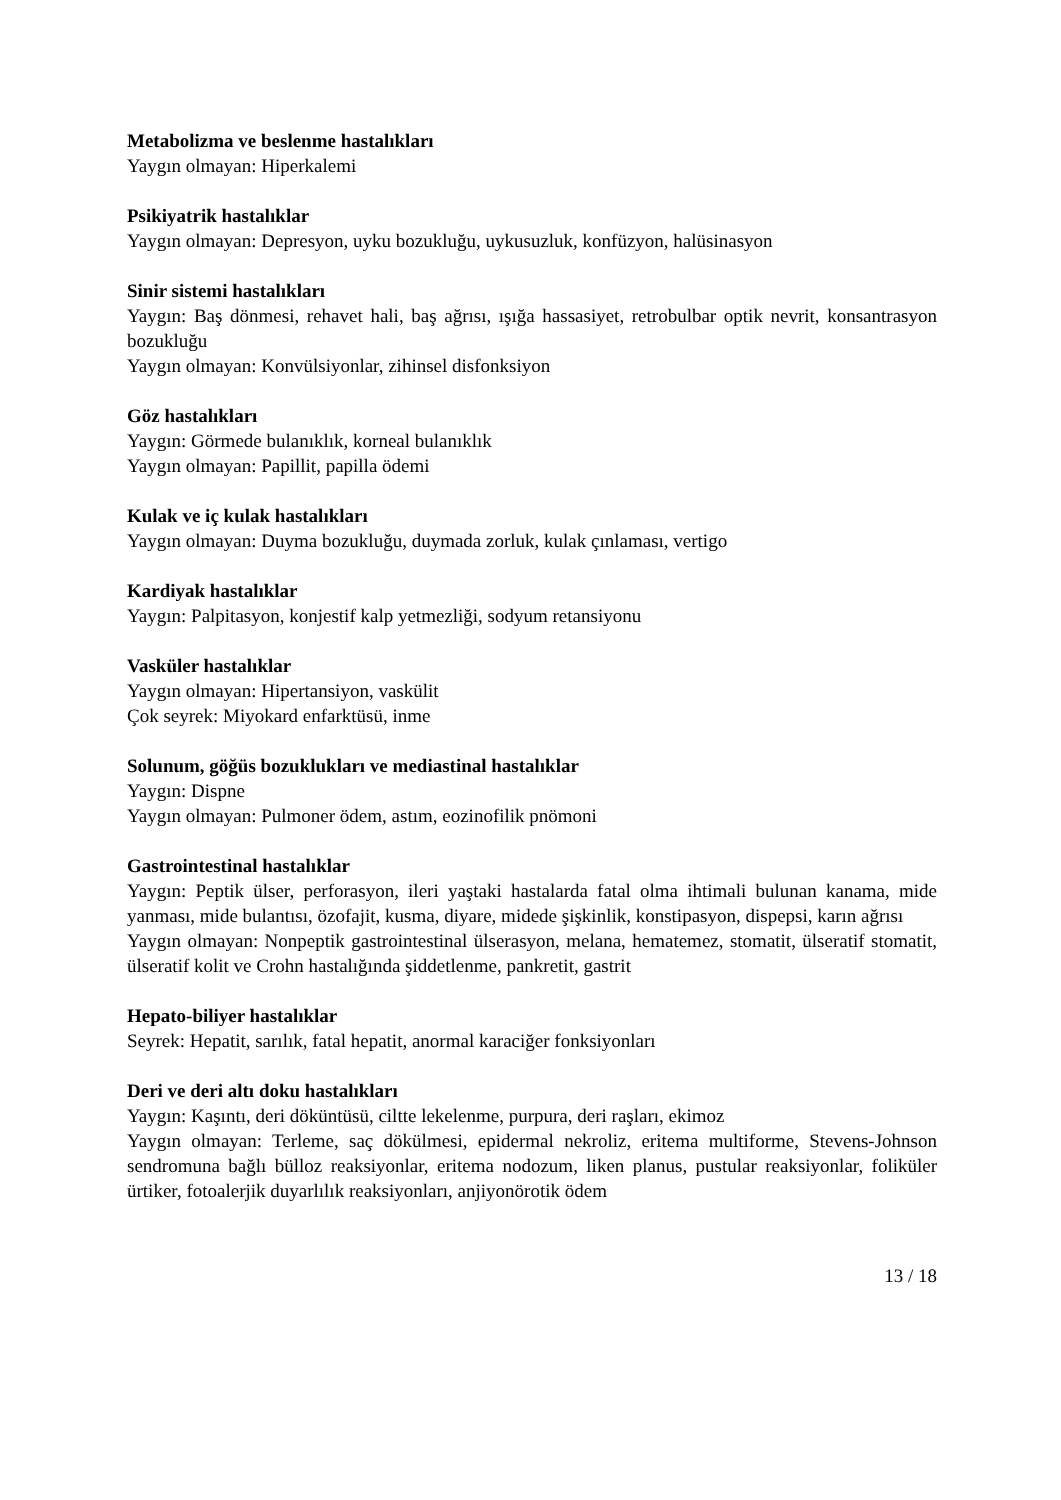Metabolizma ve beslenme hastalıkları
Yaygın olmayan: Hiperkalemi
Psikiyatrik hastalıklar
Yaygın olmayan: Depresyon, uyku bozukluğu, uykusuzluk, konfüzyon, halüsinasyon
Sinir sistemi hastalıkları
Yaygın: Baş dönmesi, rehavet hali, baş ağrısı, ışığa hassasiyet, retrobulbar optik nevrit, konsantrasyon bozukluğu
Yaygın olmayan: Konvülsiyonlar, zihinsel disfonksiyon
Göz hastalıkları
Yaygın: Görmede bulanıklık, korneal bulanıklık
Yaygın olmayan: Papillit, papilla ödemi
Kulak ve iç kulak hastalıkları
Yaygın olmayan: Duyma bozukluğu, duymada zorluk, kulak çınlaması, vertigo
Kardiyak hastalıklar
Yaygın: Palpitasyon, konjestif kalp yetmezliği, sodyum retansiyonu
Vasküler hastalıklar
Yaygın olmayan: Hipertansiyon, vaskülit
Çok seyrek: Miyokard enfarktüsü, inme
Solunum, göğüs bozuklukları ve mediastinal hastalıklar
Yaygın: Dispne
Yaygın olmayan: Pulmoner ödem, astım, eozinofilik pnömoni
Gastrointestinal hastalıklar
Yaygın: Peptik ülser, perforasyon, ileri yaştaki hastalarda fatal olma ihtimali bulunan kanama, mide yanması, mide bulantısı, özofajit, kusma, diyare, midede şişkinlik, konstipasyon, dispepsi, karın ağrısı
Yaygın olmayan: Nonpeptik gastrointestinal ülserasyon, melana, hematemez, stomatit, ülseratif stomatit, ülseratif kolit ve Crohn hastalığında şiddetlenme, pankretit, gastrit
Hepato-biliyer hastalıklar
Seyrek: Hepatit, sarılık, fatal hepatit, anormal karaciğer fonksiyonları
Deri ve deri altı doku hastalıkları
Yaygın: Kaşıntı, deri döküntüsü, ciltte lekelenme, purpura, deri raşları, ekimoz
Yaygın olmayan: Terleme, saç dökülmesi, epidermal nekroliz, eritema multiforme, Stevens-Johnson sendromuna bağlı bülloz reaksiyonlar, eritema nodozum, liken planus, pustular reaksiyonlar, foliküler ürtiker, fotoalerjik duyarlılık reaksiyonları, anjiyonörotik ödem
13 / 18